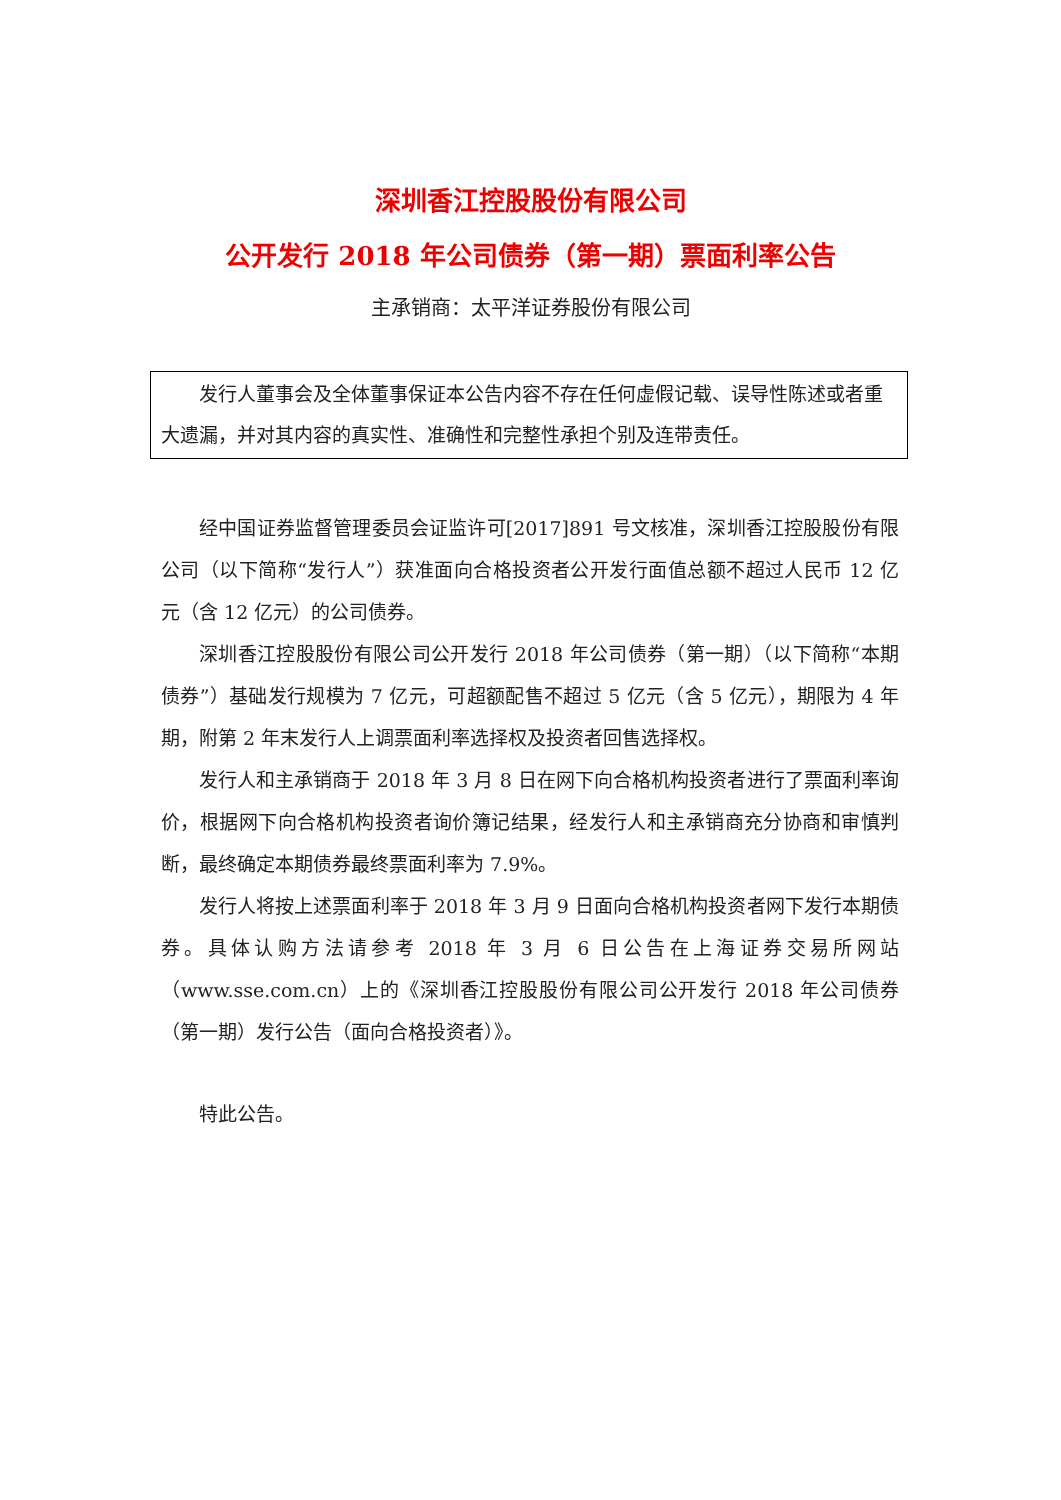深圳香江控股股份有限公司
公开发行 2018 年公司债券（第一期）票面利率公告
主承销商：太平洋证券股份有限公司
发行人董事会及全体董事保证本公告内容不存在任何虚假记载、误导性陈述或者重大遗漏，并对其内容的真实性、准确性和完整性承担个别及连带责任。
经中国证券监督管理委员会证监许可[2017]891 号文核准，深圳香江控股股份有限公司（以下简称“发行人”）获准面向合格投资者公开发行面值总额不超过人民币 12 亿元（含 12 亿元）的公司债券。
深圳香江控股股份有限公司公开发行 2018 年公司债券（第一期）（以下简称“本期债券”）基础发行规模为 7 亿元，可超额配售不超过 5 亿元（含 5 亿元），期限为 4 年期，附第 2 年末发行人上调票面利率选择权及投资者回售选择权。
发行人和主承销商于 2018 年 3 月 8 日在网下向合格机构投资者进行了票面利率询价，根据网下向合格机构投资者询价簿记结果，经发行人和主承销商充分协商和审慎判断，最终确定本期债券最终票面利率为 7.9%。
发行人将按上述票面利率于 2018 年 3 月 9 日面向合格机构投资者网下发行本期债券。具体认购方法请参考 2018 年 3 月 6 日公告在上海证券交易所网站（www.sse.com.cn）上的《深圳香江控股股份有限公司公开发行 2018 年公司债券（第一期）发行公告（面向合格投资者）》。
特此公告。